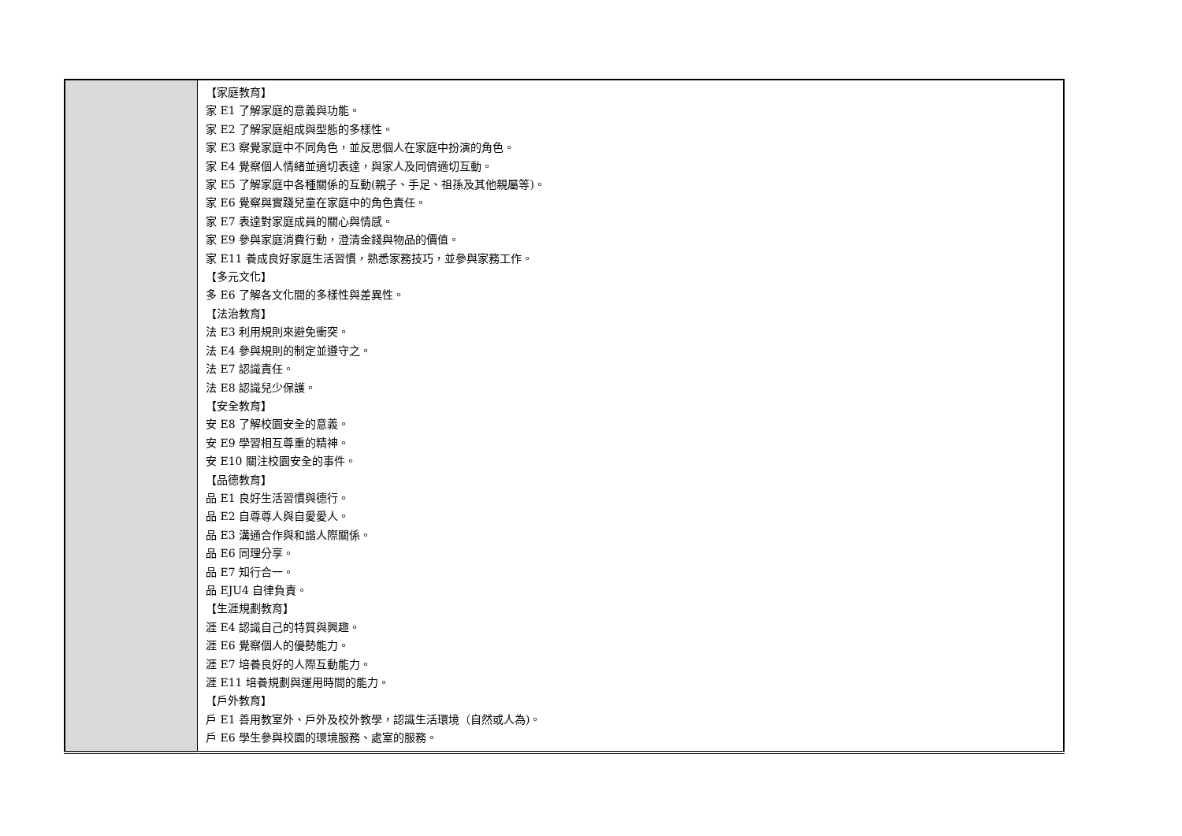| | 【家庭教育】 家 E1 了解家庭的意義與功能。 家 E2 了解家庭組成與型態的多樣性。 家 E3 察覺家庭中不同角色，並反思個人在家庭中扮演的角色。 家 E4 覺察個人情緒並適切表達，與家人及同儕適切互動。 家 E5 了解家庭中各種關係的互動(親子、手足、祖孫及其他親屬等)。 家 E6 覺察與實踐兒童在家庭中的角色責任。 家 E7 表達對家庭成員的關心與情感。 家 E9 參與家庭消費行動，澄清金錢與物品的價值。 家 E11 養成良好家庭生活習慣，熟悉家務技巧，並參與家務工作。 【多元文化】 多 E6 了解各文化間的多樣性與差異性。 【法治教育】 法 E3 利用規則來避免衝突。 法 E4 參與規則的制定並遵守之。 法 E7 認識責任。 法 E8 認識兒少保護。 【安全教育】 安 E8 了解校園安全的意義。 安 E9 學習相互尊重的精神。 安 E10 關注校園安全的事件。 【品德教育】 品 E1 良好生活習慣與德行。 品 E2 自尊尊人與自愛愛人。 品 E3 溝通合作與和諧人際關係。 品 E6 同理分享。 品 E7 知行合一。 品 EJU4 自律負責。 【生涯規劃教育】 涯 E4 認識自己的特質與興趣。 涯 E6 覺察個人的優勢能力。 涯 E7 培養良好的人際互動能力。 涯 E11 培養規劃與運用時間的能力。 【戶外教育】 戶 E1 善用教室外、戶外及校外教學，認識生活環境（自然或人為)。 戶 E6 學生參與校園的環境服務、處室的服務。 |